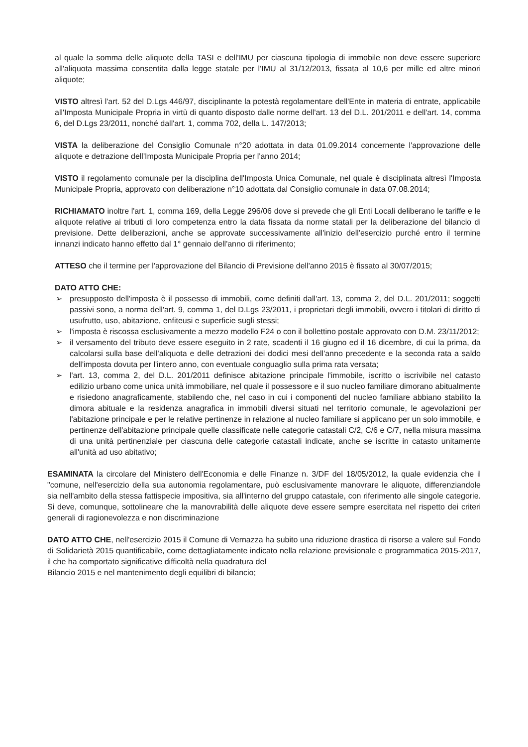al quale la somma delle aliquote della TASI e dell'IMU per ciascuna tipologia di immobile non deve essere superiore all'aliquota massima consentita dalla legge statale per l'IMU al 31/12/2013, fissata al 10,6 per mille ed altre minori aliquote;
VISTO altresì l'art. 52 del D.Lgs 446/97, disciplinante la potestà regolamentare dell'Ente in materia di entrate, applicabile all'Imposta Municipale Propria in virtù di quanto disposto dalle norme dell'art. 13 del D.L. 201/2011 e dell'art. 14, comma 6, del D.Lgs 23/2011, nonché dall'art. 1, comma 702, della L. 147/2013;
VISTA la deliberazione del Consiglio Comunale n°20 adottata in data 01.09.2014 concernente l'approvazione delle aliquote e detrazione dell'Imposta Municipale Propria per l'anno 2014;
VISTO il regolamento comunale per la disciplina dell'Imposta Unica Comunale, nel quale è disciplinata altresì l'Imposta Municipale Propria, approvato con deliberazione n°10 adottata dal Consiglio comunale in data 07.08.2014;
RICHIAMATO inoltre l'art. 1, comma 169, della Legge 296/06 dove si prevede che gli Enti Locali deliberano le tariffe e le aliquote relative ai tributi di loro competenza entro la data fissata da norme statali per la deliberazione del bilancio di previsione. Dette deliberazioni, anche se approvate successivamente all'inizio dell'esercizio purché entro il termine innanzi indicato hanno effetto dal 1° gennaio dell'anno di riferimento;
ATTESO che il termine per l'approvazione del Bilancio di Previsione dell'anno 2015 è fissato al 30/07/2015;
DATO ATTO CHE:
➢ presupposto dell'imposta è il possesso di immobili, come definiti dall'art. 13, comma 2, del D.L. 201/2011; soggetti passivi sono, a norma dell'art. 9, comma 1, del D.Lgs 23/2011, i proprietari degli immobili, ovvero i titolari di diritto di usufrutto, uso, abitazione, enfiteusi e superficie sugli stessi;
➢ l'imposta è riscossa esclusivamente a mezzo modello F24 o con il bollettino postale approvato con D.M. 23/11/2012;
➢ il versamento del tributo deve essere eseguito in 2 rate, scadenti il 16 giugno ed il 16 dicembre, di cui la prima, da calcolarsi sulla base dell'aliquota e delle detrazioni dei dodici mesi dell'anno precedente e la seconda rata a saldo dell'imposta dovuta per l'intero anno, con eventuale conguaglio sulla prima rata versata;
➢ l'art. 13, comma 2, del D.L. 201/2011 definisce abitazione principale l'immobile, iscritto o iscrivibile nel catasto edilizio urbano come unica unità immobiliare, nel quale il possessore e il suo nucleo familiare dimorano abitualmente e risiedono anagraficamente, stabilendo che, nel caso in cui i componenti del nucleo familiare abbiano stabilito la dimora abituale e la residenza anagrafica in immobili diversi situati nel territorio comunale, le agevolazioni per l'abitazione principale e per le relative pertinenze in relazione al nucleo familiare si applicano per un solo immobile, e pertinenze dell'abitazione principale quelle classificate nelle categorie catastali C/2, C/6 e C/7, nella misura massima di una unità pertinenziale per ciascuna delle categorie catastali indicate, anche se iscritte in catasto unitamente all'unità ad uso abitativo;
ESAMINATA la circolare del Ministero dell'Economia e delle Finanze n. 3/DF del 18/05/2012, la quale evidenzia che il "comune, nell'esercizio della sua autonomia regolamentare, può esclusivamente manovrare le aliquote, differenziandole sia nell'ambito della stessa fattispecie impositiva, sia all'interno del gruppo catastale, con riferimento alle singole categorie. Si deve, comunque, sottolineare che la manovrabilità delle aliquote deve essere sempre esercitata nel rispetto dei criteri generali di ragionevolezza e non discriminazione
DATO ATTO CHE, nell'esercizio 2015 il Comune di Vernazza ha subito una riduzione drastica di risorse a valere sul Fondo di Solidarietà 2015 quantificabile, come dettagliatamente indicato nella relazione previsionale e programmatica 2015-2017, il che ha comportato significative difficoltà nella quadratura del
Bilancio 2015 e nel mantenimento degli equilibri di bilancio;